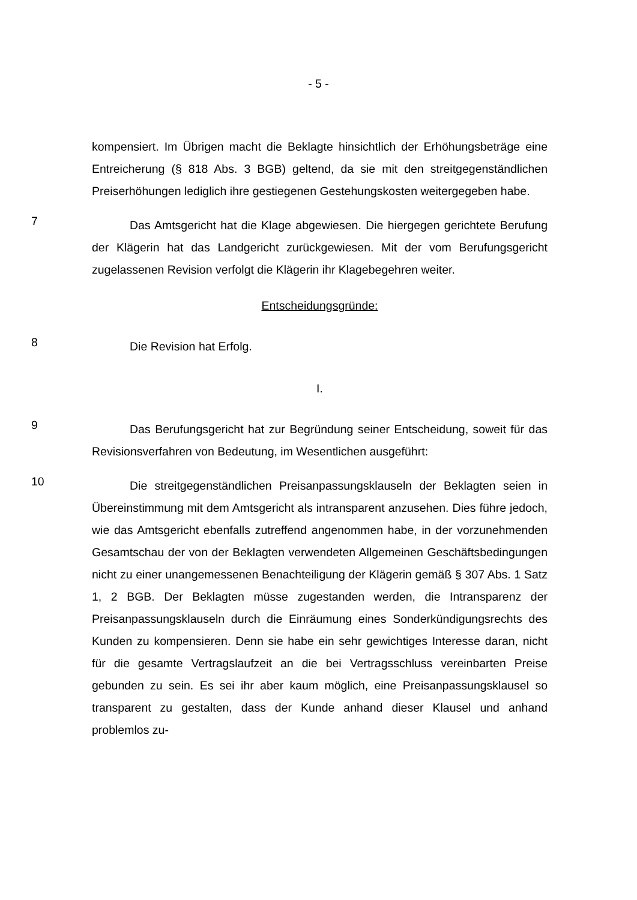- 5 -
kompensiert. Im Übrigen macht die Beklagte hinsichtlich der Erhöhungsbeträge eine Entreicherung (§ 818 Abs. 3 BGB) geltend, da sie mit den streitgegen­ständlichen Preiserhöhungen lediglich ihre gestiegenen Gestehungskosten wei­tergegeben habe.
7
Das Amtsgericht hat die Klage abgewiesen. Die hiergegen gerichtete Be­rufung der Klägerin hat das Landgericht zurückgewiesen. Mit der vom Beru­fungsgericht zugelassenen Revision verfolgt die Klägerin ihr Klagebegehren weiter.
Entscheidungsgründe:
8
Die Revision hat Erfolg.
I.
9
Das Berufungsgericht hat zur Begründung seiner Entscheidung, soweit für das Revisionsverfahren von Bedeutung, im Wesentlichen ausgeführt:
10
Die streitgegenständlichen Preisanpassungsklauseln der Beklagten seien in Übereinstimmung mit dem Amtsgericht als intransparent anzusehen. Dies führe jedoch, wie das Amtsgericht ebenfalls zutreffend angenommen ha­be, in der vorzunehmenden Gesamtschau der von der Beklagten verwendeten Allgemeinen Geschäftsbedingungen nicht zu einer unangemessenen Benach­teiligung der Klägerin gemäß § 307 Abs. 1 Satz 1, 2 BGB. Der Beklagten müsse zugestanden werden, die Intransparenz der Preisanpassungsklauseln durch die Einräumung eines Sonderkündigungsrechts des Kunden zu kompensieren. Denn sie habe ein sehr gewichtiges Interesse daran, nicht für die gesamte Ver­tragslaufzeit an die bei Vertragsschluss vereinbarten Preise gebunden zu sein. Es sei ihr aber kaum möglich, eine Preisanpassungsklausel so transparent zu gestalten, dass der Kunde anhand dieser Klausel und anhand problemlos zu-